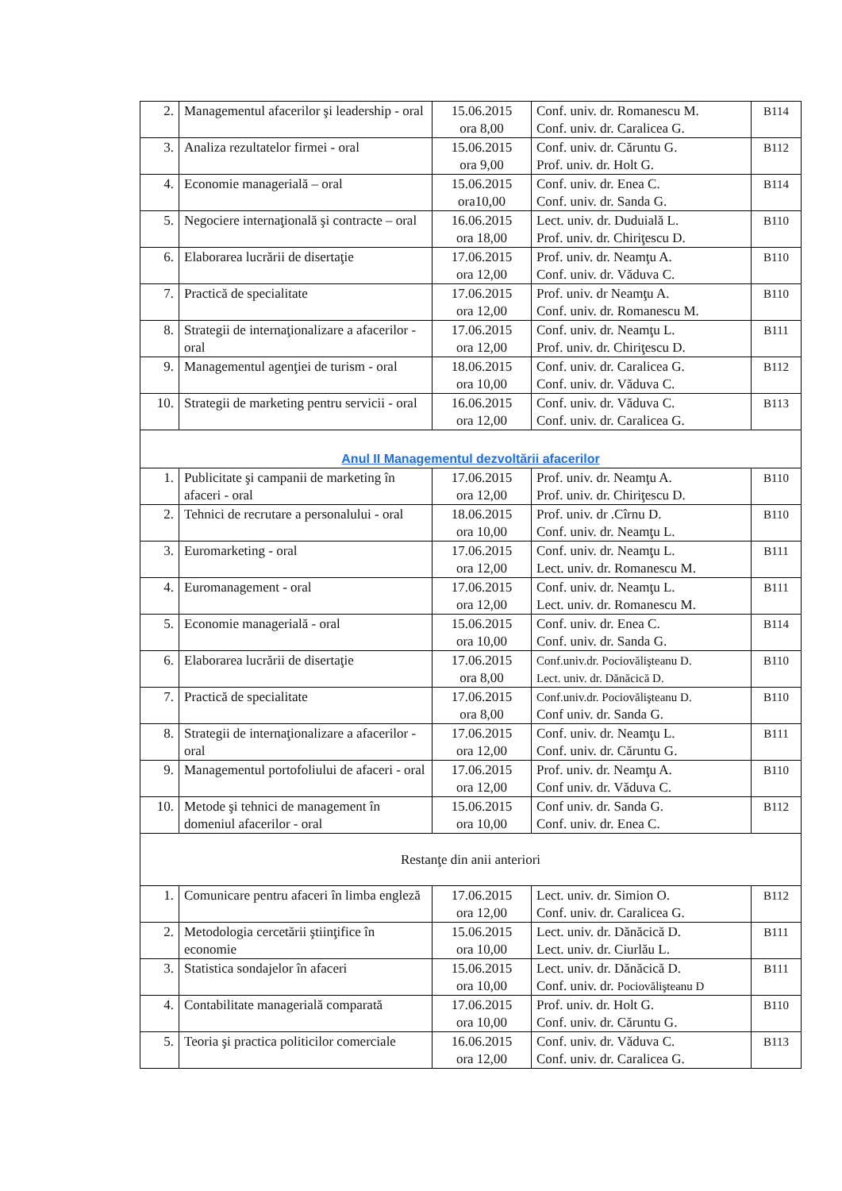| 2. | Managementul afacerilor şi leadership - oral | 15.06.2015 ora 8,00 | Conf. univ. dr. Romanescu M. Conf. univ. dr. Caralicea G. | B114 |
| 3. | Analiza rezultatelor firmei - oral | 15.06.2015 ora 9,00 | Conf. univ. dr. Căruntu G. Prof. univ. dr. Holt G. | B112 |
| 4. | Economie managerială – oral | 15.06.2015 ora10,00 | Conf. univ. dr. Enea C. Conf. univ. dr. Sanda G. | B114 |
| 5. | Negociere internaţională şi contracte – oral | 16.06.2015 ora 18,00 | Lect. univ. dr. Duduială L. Prof. univ. dr. Chiriţescu D. | B110 |
| 6. | Elaborarea lucrării de disertaţie | 17.06.2015 ora 12,00 | Prof. univ. dr. Neamţu A. Conf. univ. dr. Văduva C. | B110 |
| 7. | Practică de specialitate | 17.06.2015 ora 12,00 | Prof. univ. dr Neamţu A. Conf. univ. dr. Romanescu M. | B110 |
| 8. | Strategii de internaţionalizare a afacerilor - oral | 17.06.2015 ora 12,00 | Conf. univ. dr. Neamţu L. Prof. univ. dr. Chiriţescu D. | B111 |
| 9. | Managementul agenţiei de turism - oral | 18.06.2015 ora 10,00 | Conf. univ. dr. Caralicea G. Conf. univ. dr. Văduva C. | B112 |
| 10. | Strategii de marketing pentru servicii - oral | 16.06.2015 ora 12,00 | Conf. univ. dr. Văduva C. Conf. univ. dr. Caralicea G. | B113 |
| Anul II Managementul dezvoltării afacerilor | | | | |
| 1. | Publicitate şi campanii de marketing în afaceri - oral | 17.06.2015 ora 12,00 | Prof. univ. dr. Neamţu A. Prof. univ. dr. Chiriţescu D. | B110 |
| 2. | Tehnici de recrutare a personalului - oral | 18.06.2015 ora 10,00 | Prof. univ. dr .Cîrnu D. Conf. univ. dr. Neamţu L. | B110 |
| 3. | Euromarketing - oral | 17.06.2015 ora 12,00 | Conf. univ. dr. Neamţu L. Lect. univ. dr. Romanescu M. | B111 |
| 4. | Euromanagement - oral | 17.06.2015 ora 12,00 | Conf. univ. dr. Neamţu L. Lect. univ. dr. Romanescu M. | B111 |
| 5. | Economie managerială - oral | 15.06.2015 ora 10,00 | Conf. univ. dr. Enea C. Conf. univ. dr. Sanda G. | B114 |
| 6. | Elaborarea lucrării de disertaţie | 17.06.2015 ora 8,00 | Conf.univ.dr. Pociovălişteanu D. Lect. univ. dr. Dănăcică D. | B110 |
| 7. | Practică de specialitate | 17.06.2015 ora 8,00 | Conf.univ.dr. Pociovălişteanu D. Conf univ. dr. Sanda G. | B110 |
| 8. | Strategii de internaţionalizare a afacerilor - oral | 17.06.2015 ora 12,00 | Conf. univ. dr. Neamţu L. Conf. univ. dr. Căruntu G. | B111 |
| 9. | Managementul portofoliului de afaceri - oral | 17.06.2015 ora 12,00 | Prof. univ. dr. Neamţu A. Conf univ. dr. Văduva C. | B110 |
| 10. | Metode şi tehnici de management în domeniul afacerilor - oral | 15.06.2015 ora 10,00 | Conf univ. dr. Sanda G. Conf. univ. dr. Enea C. | B112 |
| Restanţe din anii anteriori | | | | |
| 1. | Comunicare pentru afaceri în limba engleză | 17.06.2015 ora 12,00 | Lect. univ. dr. Simion O. Conf. univ. dr. Caralicea G. | B112 |
| 2. | Metodologia cercetării ştiinţifice în economie | 15.06.2015 ora 10,00 | Lect. univ. dr. Dănăcică D. Lect. univ. dr. Ciurlău L. | B111 |
| 3. | Statistica sondajelor în afaceri | 15.06.2015 ora 10,00 | Lect. univ. dr. Dănăcică D. Conf. univ. dr. Pociovălişteanu D | B111 |
| 4. | Contabilitate managerială comparată | 17.06.2015 ora 10,00 | Prof. univ. dr. Holt G. Conf. univ. dr. Căruntu G. | B110 |
| 5. | Teoria şi practica politicilor comerciale | 16.06.2015 ora 12,00 | Conf. univ. dr. Văduva C. Conf. univ. dr. Caralicea G. | B113 |